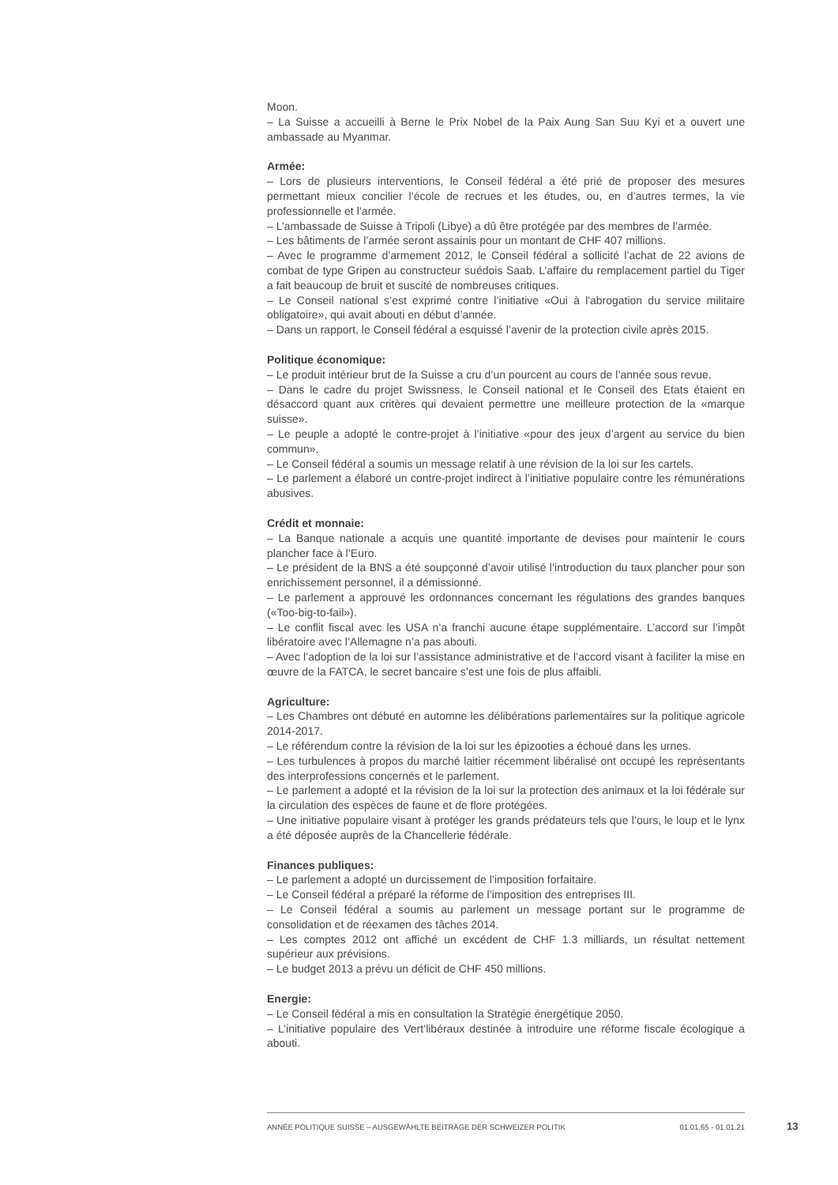Moon.
– La Suisse a accueilli à Berne le Prix Nobel de la Paix Aung San Suu Kyi et a ouvert une ambassade au Myanmar.
Armée:
– Lors de plusieurs interventions, le Conseil fédéral a été prié de proposer des mesures permettant mieux concilier l’école de recrues et les études, ou, en d’autres termes, la vie professionnelle et l’armée.
– L’ambassade de Suisse à Tripoli (Libye) a dû être protégée par des membres de l’armée.
– Les bâtiments de l’armée seront assainis pour un montant de CHF 407 millions.
– Avec le programme d’armement 2012, le Conseil fédéral a sollicité l’achat de 22 avions de combat de type Gripen au constructeur suédois Saab. L’affaire du remplacement partiel du Tiger a fait beaucoup de bruit et suscité de nombreuses critiques.
– Le Conseil national s’est exprimé contre l’initiative «Oui à l'abrogation du service militaire obligatoire», qui avait abouti en début d’année.
– Dans un rapport, le Conseil fédéral a esquissé l’avenir de la protection civile après 2015.
Politique économique:
– Le produit intérieur brut de la Suisse a cru d’un pourcent au cours de l’année sous revue.
– Dans le cadre du projet Swissness, le Conseil national et le Conseil des Etats étaient en désaccord quant aux critères qui devaient permettre une meilleure protection de la «marque suisse».
– Le peuple a adopté le contre-projet à l’initiative «pour des jeux d’argent au service du bien commun».
– Le Conseil fédéral a soumis un message relatif à une révision de la loi sur les cartels.
– Le parlement a élaboré un contre-projet indirect à l’initiative populaire contre les rémunérations abusives.
Crédit et monnaie:
– La Banque nationale a acquis une quantité importante de devises pour maintenir le cours plancher face à l’Euro.
– Le président de la BNS a été soupçonné d’avoir utilisé l’introduction du taux plancher pour son enrichissement personnel, il a démissionné.
– Le parlement a approuvé les ordonnances concernant les régulations des grandes banques («Too-big-to-fail»).
– Le conflit fiscal avec les USA n’a franchi aucune étape supplémentaire. L’accord sur l’impôt libératoire avec l’Allemagne n’a pas abouti.
– Avec l’adoption de la loi sur l’assistance administrative et de l’accord visant à faciliter la mise en œuvre de la FATCA, le secret bancaire s’est une fois de plus affaibli.
Agriculture:
– Les Chambres ont débuté en automne les délibérations parlementaires sur la politique agricole 2014-2017.
– Le référendum contre la révision de la loi sur les épizooties a échoué dans les urnes.
– Les turbulences à propos du marché laitier récemment libéralisé ont occupé les représentants des interprofessions concernés et le parlement.
– Le parlement a adopté et la révision de la loi sur la protection des animaux et la loi fédérale sur la circulation des espèces de faune et de flore protégées.
– Une initiative populaire visant à protéger les grands prédateurs tels que l’ours, le loup et le lynx a été déposée auprès de la Chancellerie fédérale.
Finances publiques:
– Le parlement a adopté un durcissement de l’imposition forfaitaire.
– Le Conseil fédéral a préparé la réforme de l’imposition des entreprises III.
– Le Conseil fédéral a soumis au parlement un message portant sur le programme de consolidation et de réexamen des tâches 2014.
– Les comptes 2012 ont affiché un excédent de CHF 1.3 milliards, un résultat nettement supérieur aux prévisions.
– Le budget 2013 a prévu un déficit de CHF 450 millions.
Energie:
– Le Conseil fédéral a mis en consultation la Stratégie énergétique 2050.
– L’initiative populaire des Vert’libéraux destinée à introduire une réforme fiscale écologique a abouti.
ANNÉE POLITIQUE SUISSE – AUSGEWÄHLTE BEITRÄGE DER SCHWEIZER POLITIK 01.01.65 - 01.01.21
13